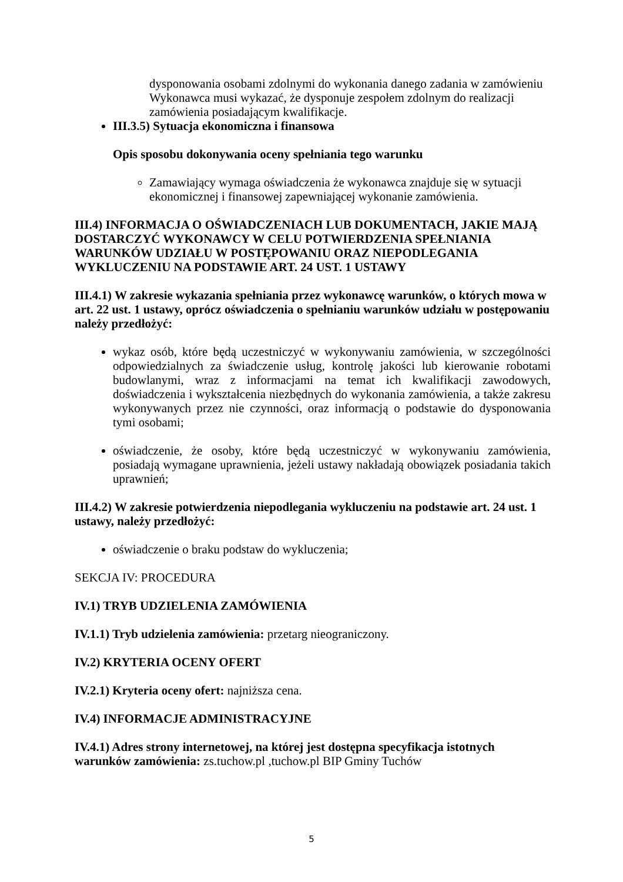dysponowania osobami zdolnymi do wykonania danego zadania w zamówieniu Wykonawca musi wykazać, że dysponuje zespołem zdolnym do realizacji zamówienia posiadającym kwalifikacje.
III.3.5) Sytuacja ekonomiczna i finansowa
Opis sposobu dokonywania oceny spełniania tego warunku
Zamawiający wymaga oświadczenia że wykonawca znajduje się w sytuacji ekonomicznej i finansowej zapewniającej wykonanie zamówienia.
III.4) INFORMACJA O OŚWIADCZENIACH LUB DOKUMENTACH, JAKIE MAJĄ DOSTARCZYĆ WYKONAWCY W CELU POTWIERDZENIA SPEŁNIANIA WARUNKÓW UDZIAŁU W POSTĘPOWANIU ORAZ NIEPODLEGANIA WYKLUCZENIU NA PODSTAWIE ART. 24 UST. 1 USTAWY
III.4.1) W zakresie wykazania spełniania przez wykonawcę warunków, o których mowa w art. 22 ust. 1 ustawy, oprócz oświadczenia o spełnianiu warunków udziału w postępowaniu należy przedłożyć:
wykaz osób, które będą uczestniczyć w wykonywaniu zamówienia, w szczególności odpowiedzialnych za świadczenie usług, kontrolę jakości lub kierowanie robotami budowlanymi, wraz z informacjami na temat ich kwalifikacji zawodowych, doświadczenia i wykształcenia niezbędnych do wykonania zamówienia, a także zakresu wykonywanych przez nie czynności, oraz informacją o podstawie do dysponowania tymi osobami;
oświadczenie, że osoby, które będą uczestniczyć w wykonywaniu zamówienia, posiadają wymagane uprawnienia, jeżeli ustawy nakładają obowiązek posiadania takich uprawnień;
III.4.2) W zakresie potwierdzenia niepodlegania wykluczeniu na podstawie art. 24 ust. 1 ustawy, należy przedłożyć:
oświadczenie o braku podstaw do wykluczenia;
SEKCJA IV: PROCEDURA
IV.1) TRYB UDZIELENIA ZAMÓWIENIA
IV.1.1) Tryb udzielenia zamówienia: przetarg nieograniczony.
IV.2) KRYTERIA OCENY OFERT
IV.2.1) Kryteria oceny ofert: najniższa cena.
IV.4) INFORMACJE ADMINISTRACYJNE
IV.4.1) Adres strony internetowej, na której jest dostępna specyfikacja istotnych warunków zamówienia: zs.tuchow.pl ,tuchow.pl BIP Gminy Tuchów
5